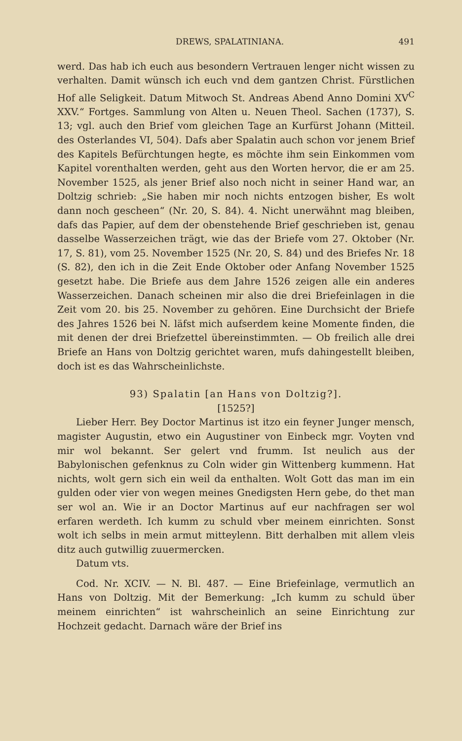DREWS, SPALATINIANA. 491
werd. Das hab ich euch aus besondern Vertrauen lenger nicht wissen zu verhalten. Damit wünsch ich euch vnd dem gantzen Christ. Fürstlichen Hof alle Seligkeit. Datum Mitwoch St. Andreas Abend Anno Domini XV<sup>C</sup> XXV.“ Fortges. Sammlung von Alten u. Neuen Theol. Sachen (1737), S. 13; vgl. auch den Brief vom gleichen Tage an Kurfürst Johann (Mitteil. des Osterlandes VI, 504). Dafs aber Spalatin auch schon vor jenem Brief des Kapitels Befürchtungen hegte, es möchte ihm sein Einkommen vom Kapitel vorenthalten werden, geht aus den Worten hervor, die er am 25. November 1525, als jener Brief also noch nicht in seiner Hand war, an Doltzig schrieb: „Sie haben mir noch nichts entzogen bisher, Es wolt dann noch gescheen“ (Nr. 20, S. 84). 4. Nicht unerwähnt mag bleiben, dafs das Papier, auf dem der obenstehende Brief geschrieben ist, genau dasselbe Wasserzeichen trägt, wie das der Briefe vom 27. Oktober (Nr. 17, S. 81), vom 25. November 1525 (Nr. 20, S. 84) und des Briefes Nr. 18 (S. 82), den ich in die Zeit Ende Oktober oder Anfang November 1525 gesetzt habe. Die Briefe aus dem Jahre 1526 zeigen alle ein anderes Wasserzeichen. Danach scheinen mir also die drei Briefeinlagen in die Zeit vom 20. bis 25. November zu gehören. Eine Durchsicht der Briefe des Jahres 1526 bei N. läfst mich aufserdem keine Momente finden, die mit denen der drei Briefzettel übereinstimmten. — Ob freilich alle drei Briefe an Hans von Doltzig gerichtet waren, mufs dahingestellt bleiben, doch ist es das Wahrscheinlichste.
93) Spalatin [an Hans von Doltzig?].
[1525?]
Lieber Herr. Bey Doctor Martinus ist itzo ein feyner Junger mensch, magister Augustin, etwo ein Augustiner von Einbeck mgr. Voyten vnd mir wol bekannt. Ser gelert vnd frumm. Ist neulich aus der Babylonischen gefenknus zu Coln wider gin Wittenberg kummenn. Hat nichts, wolt gern sich ein weil da enthalten. Wolt Gott das man im ein gulden oder vier von wegen meines Gnedigsten Hern gebe, do thet man ser wol an. Wie ir an Doctor Martinus auf eur nachfragen ser wol erfaren werdeth. Ich kumm zu schuld vber meinem einrichten. Sonst wolt ich selbs in mein armut mitteylenn. Bitt derhalben mit allem vleis ditz auch gutwillig zuuermercken.
Datum vts.
Cod. Nr. XCIV. — N. Bl. 487. — Eine Briefeinlage, vermutlich an Hans von Doltzig. Mit der Bemerkung: „Ich kumm zu schuld über meinem einrichten“ ist wahrscheinlich an seine Einrichtung zur Hochzeit gedacht. Darnach wäre der Brief ins